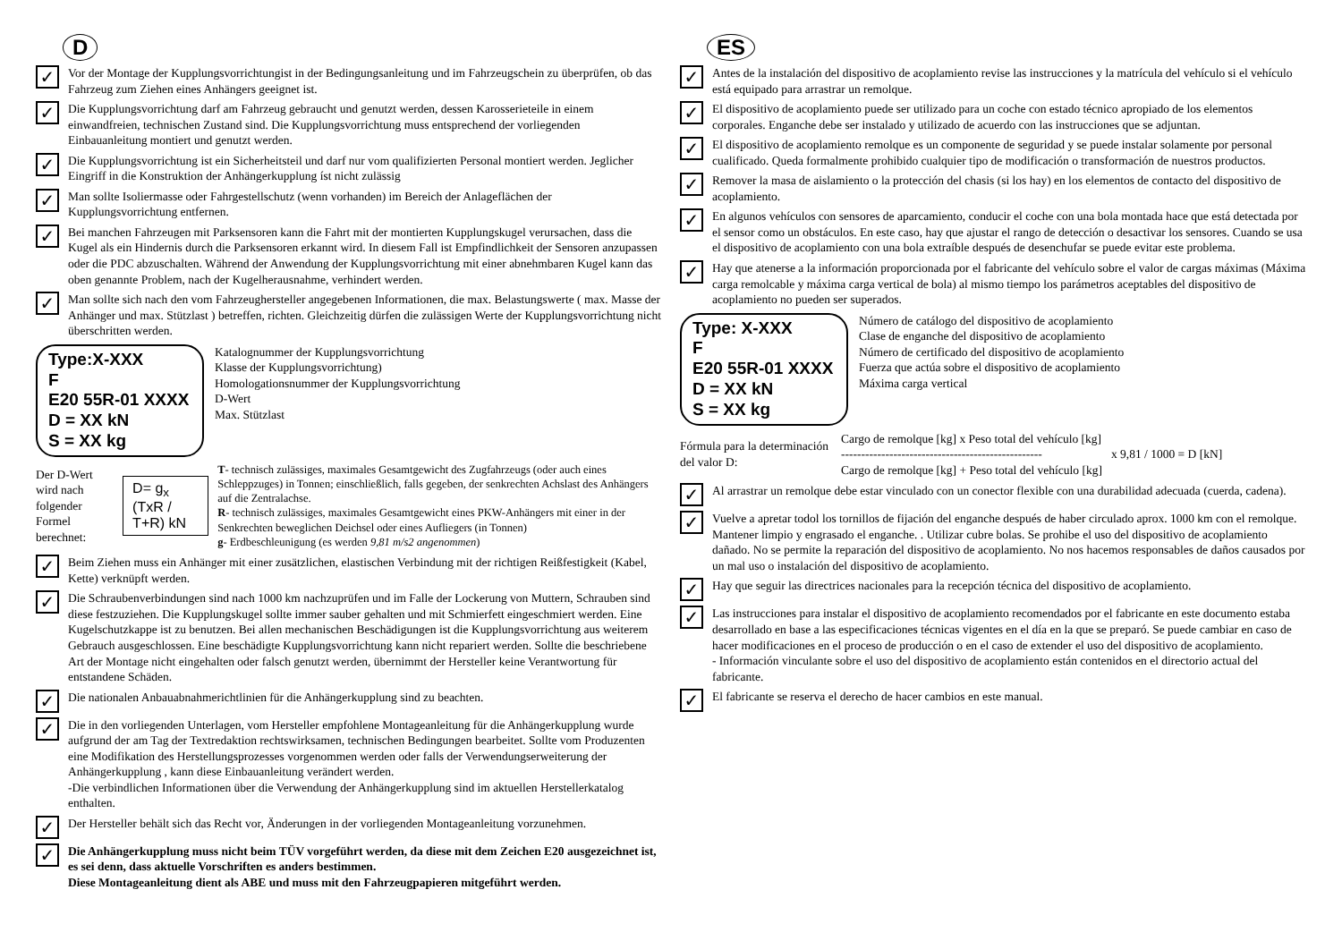D
✓
Vor der Montage der Kupplungsvorrichtungist in der Bedingungsanleitung und im Fahrzeugschein zu überprüfen, ob das Fahrzeug zum Ziehen eines Anhängers geeignet ist.
✓
Die Kupplungsvorrichtung darf am Fahrzeug gebraucht und genutzt werden, dessen Karosserieteile in einem einwandfreien, technischen Zustand sind. Die Kupplungsvorrichtung muss entsprechend der vorliegenden Einbauanleitung montiert und genutzt werden.
✓
Die Kupplungsvorrichtung ist ein Sicherheitsteil und darf nur vom qualifizierten Personal montiert werden. Jeglicher Eingriff in die Konstruktion der Anhängerkupplung íst nicht zulässig
✓
Man sollte Isoliermasse oder Fahrgestellschutz (wenn vorhanden) im Bereich der Anlageflächen der Kupplungsvorrichtung entfernen.
✓
Bei manchen Fahrzeugen mit Parksensoren kann die Fahrt mit der montierten Kupplungskugel verursachen, dass die Kugel als ein Hindernis durch die Parksensoren erkannt wird. In diesem Fall ist Empfindlichkeit der Sensoren anzupassen oder die PDC abzuschalten. Während der Anwendung der Kupplungsvorrichtung mit einer abnehmbaren Kugel kann das oben genannte Problem, nach der Kugelherausnahme, verhindert werden.
✓
Man sollte sich nach den vom Fahrzeughersteller angegebenen Informationen, die max. Belastungswerte ( max. Masse der Anhänger und max. Stützlast ) betreffen, richten. Gleichzeitig dürfen die zulässigen Werte der Kupplungsvorrichtung nicht überschritten werden.
Type:X-XXX
F
E20 55R-01 XXXX
D = XX kN
S = XX kg
Katalognummer der Kupplungsvorrichtung
Klasse der Kupplungsvorrichtung)
Homologationsnummer der Kupplungsvorrichtung
D-Wert
Max. Stützlast
Der D-Wert wird nach folgender Formel berechnet:
D= g<sub>x</sub> (TxR / T+R) kN
T- technisch zulässiges, maximales Gesamtgewicht des Zugfahrzeugs (oder auch eines Schleppzuges) in Tonnen; einschließlich, falls gegeben, der senkrechten Achslast des Anhängers auf die Zentralachse.
R- technisch zulässiges, maximales Gesamtgewicht eines PKW-Anhängers mit einer in der Senkrechten beweglichen Deichsel oder eines Aufliegers (in Tonnen)
g- Erdbeschleunigung (es werden 9,81 m/s2 angenommen)
✓
Beim Ziehen muss ein Anhänger mit einer zusätzlichen, elastischen Verbindung mit der richtigen Reißfestigkeit (Kabel, Kette) verknüpft werden.
✓
Die Schraubenverbindungen sind nach 1000 km nachzuprüfen und im Falle der Lockerung von Muttern, Schrauben sind diese festzuziehen. Die Kupplungskugel sollte immer sauber gehalten und mit Schmierfett eingeschmiert werden. Eine Kugelschutzkappe ist zu benutzen. Bei allen mechanischen Beschädigungen ist die Kupplungsvorrichtung aus weiterem Gebrauch ausgeschlossen. Eine beschädigte Kupplungsvorrichtung kann nicht repariert werden. Sollte die beschriebene Art der Montage nicht eingehalten oder falsch genutzt werden, übernimmt der Hersteller keine Verantwortung für entstandene Schäden.
✓
Die nationalen Anbauabnahmerichtlinien für die Anhängerkupplung sind zu beachten.
✓
Die in den vorliegenden Unterlagen, vom Hersteller empfohlene Montageanleitung für die Anhängerkupplung wurde aufgrund der am Tag der Textredaktion rechtswirksamen, technischen Bedingungen bearbeitet. Sollte vom Produzenten eine Modifikation des Herstellungsprozesses vorgenommen werden oder falls der Verwendungserweiterung der Anhängerkupplung , kann diese Einbauanleitung verändert werden.
-Die verbindlichen Informationen über die Verwendung der Anhängerkupplung sind im aktuellen Herstellerkatalog enthalten.
✓
Der Hersteller behält sich das Recht vor, Änderungen in der vorliegenden Montageanleitung vorzunehmen.
✓
Die Anhängerkupplung muss nicht beim TÜV vorgeführt werden, da diese mit dem Zeichen E20 ausgezeichnet ist, es sei denn, dass aktuelle Vorschriften es anders bestimmen.
Diese Montageanleitung dient als ABE und muss mit den Fahrzeugpapieren mitgeführt werden.
ES
✓
Antes de la instalación del dispositivo de acoplamiento revise las instrucciones y la matrícula del vehículo si el vehículo está equipado para arrastrar un remolque.
✓
El dispositivo de acoplamiento puede ser utilizado para un coche con estado técnico apropiado de los elementos corporales. Enganche debe ser instalado y utilizado de acuerdo con las instrucciones que se adjuntan.
✓
El dispositivo de acoplamiento remolque es un componente de seguridad y se puede instalar solamente por personal cualificado. Queda formalmente prohibido cualquier tipo de modificación o transformación de nuestros productos.
✓
Remover la masa de aislamiento o la protección del chasis (si los hay) en los elementos de contacto del dispositivo de acoplamiento.
✓
En algunos vehículos con sensores de aparcamiento, conducir el coche con una bola montada hace que está detectada por el sensor como un obstáculos. En este caso, hay que ajustar el rango de detección o desactivar los sensores. Cuando se usa el dispositivo de acoplamiento con una bola extraíble después de desenchufar se puede evitar este problema.
✓
Hay que atenerse a la información proporcionada por el fabricante del vehículo sobre el valor de cargas máximas (Máxima carga remolcable y máxima carga vertical de bola) al mismo tiempo los parámetros aceptables del dispositivo de acoplamiento no pueden ser superados.
Type: X-XXX
F
E20 55R-01 XXXX
D = XX kN
S = XX kg
Número de catálogo del dispositivo de acoplamiento
Clase de enganche del dispositivo de acoplamiento
Número de certificado del dispositivo de acoplamiento
Fuerza que actúa sobre el dispositivo de acoplamiento
Máxima carga vertical
Fórmula para la determinación del valor D:
Cargo de remolque [kg] x Peso total del vehículo [kg]
--------------------------------------------------
Cargo de remolque [kg] + Peso total del vehículo [kg]
x 9,81 / 1000 = D [kN]
✓
Al arrastrar un remolque debe estar vinculado con un conector flexible con una durabilidad adecuada (cuerda, cadena).
✓
Vuelve a apretar todol los tornillos de fijación del enganche después de haber circulado aprox. 1000 km con el remolque. Mantener limpio y engrasado el enganche. . Utilizar cubre bolas. Se prohibe el uso del dispositivo de acoplamiento dañado. No se permite la reparación del dispositivo de acoplamiento. No nos hacemos responsables de daños causados por un mal uso o instalación del dispositivo de acoplamiento.
✓
Hay que seguir las directrices nacionales para la recepción técnica del dispositivo de acoplamiento.
✓
Las instrucciones para instalar el dispositivo de acoplamiento recomendados por el fabricante en este documento estaba desarrollado en base a las especificaciones técnicas vigentes en el día en la que se preparó. Se puede cambiar en caso de hacer modificaciones en el proceso de producción o en el caso de extender el uso del dispositivo de acoplamiento.
- Información vinculante sobre el uso del dispositivo de acoplamiento están contenidos en el directorio actual del fabricante.
✓
El fabricante se reserva el derecho de hacer cambios en este manual.